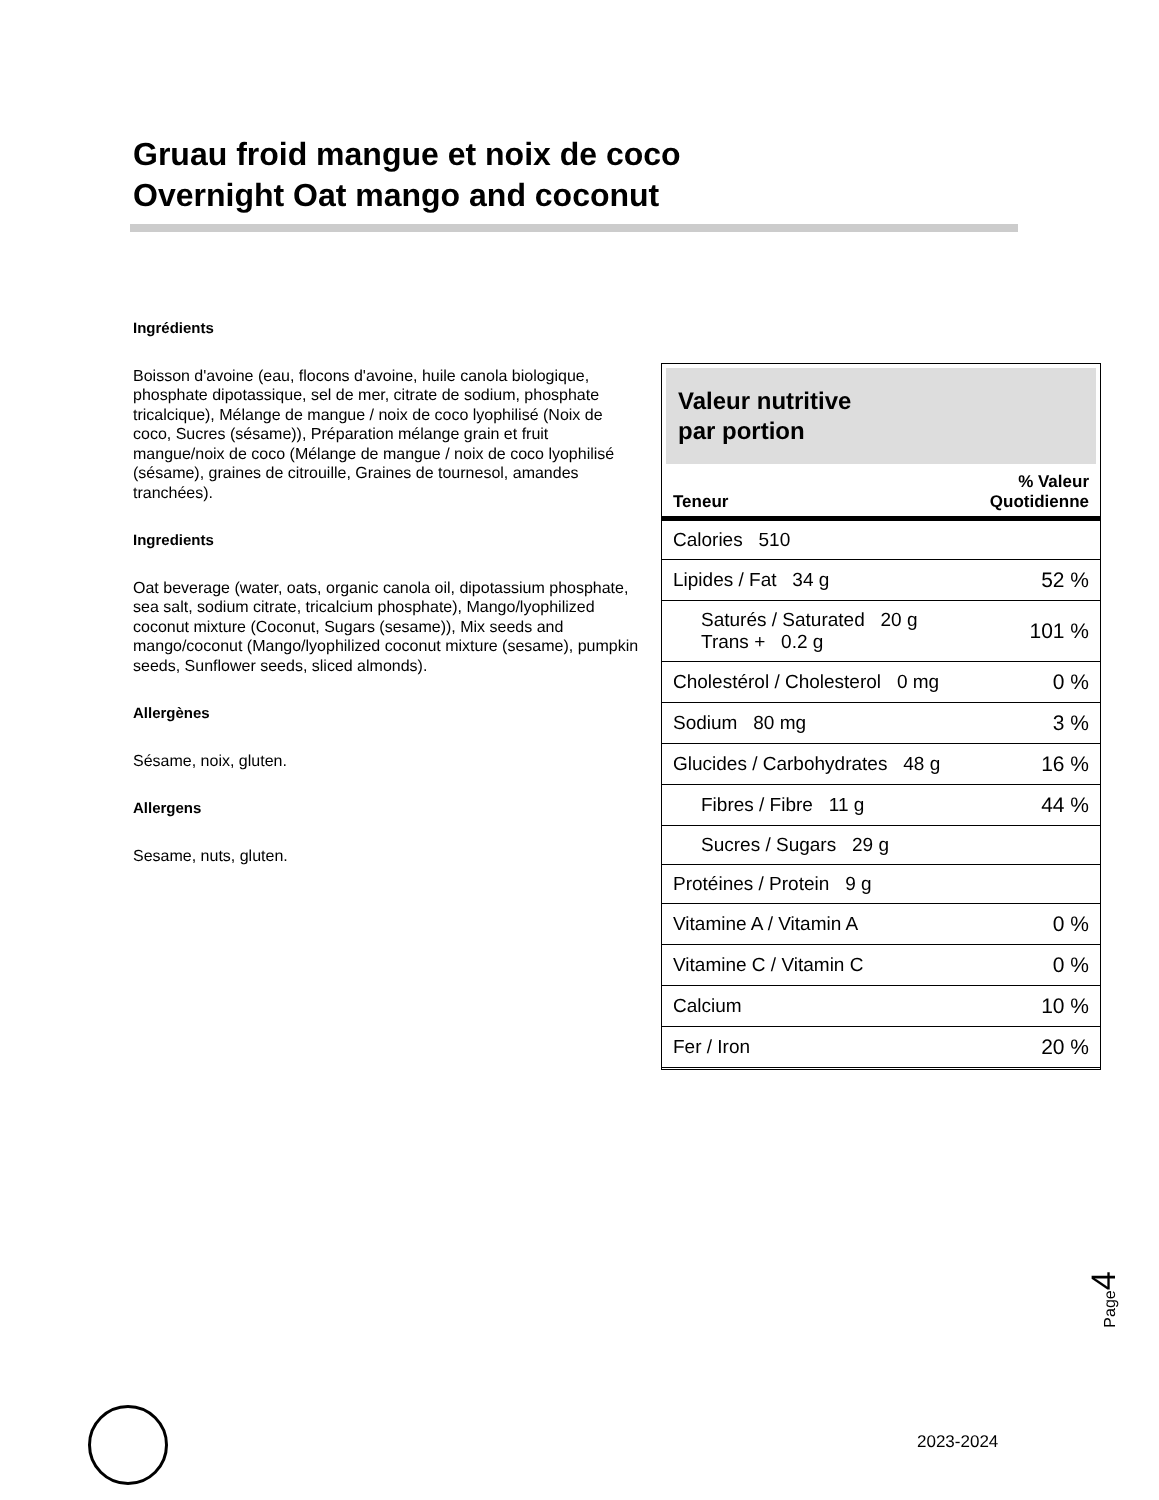Gruau froid mangue et noix de coco
Overnight Oat mango and coconut
Ingrédients
Boisson d'avoine (eau, flocons d'avoine, huile canola biologique, phosphate dipotassique, sel de mer, citrate de sodium, phosphate tricalcique), Mélange de mangue / noix de coco lyophilisé (Noix de coco, Sucres (sésame)), Préparation mélange grain et fruit mangue/noix de coco (Mélange de mangue / noix de coco lyophilisé (sésame), graines de citrouille, Graines de tournesol, amandes tranchées).
Ingredients
Oat beverage (water, oats, organic canola oil, dipotassium phosphate, sea salt, sodium citrate, tricalcium phosphate), Mango/lyophilized coconut mixture (Coconut, Sugars (sesame)), Mix seeds and mango/coconut (Mango/lyophilized coconut mixture (sesame), pumpkin seeds, Sunflower seeds, sliced almonds).
Allergènes
Sésame, noix, gluten.
Allergens
Sesame, nuts, gluten.
Valeur nutritive
par portion
| Teneur | % Valeur Quotidienne |
| --- | --- |
| Calories 510 | |
| Lipides / Fat 34 g | 52 % |
| Saturés / Saturated 20 g Trans + 0.2 g | 101 % |
| Cholestérol / Cholesterol 0 mg | 0 % |
| Sodium 80 mg | 3 % |
| Glucides / Carbohydrates 48 g | 16 % |
| Fibres / Fibre 11 g | 44 % |
| Sucres / Sugars 29 g | |
| Protéines / Protein 9 g | |
| Vitamine A / Vitamin A | 0 % |
| Vitamine C / Vitamin C | 0 % |
| Calcium | 10 % |
| Fer / Iron | 20 % |
Page4
2023-2024